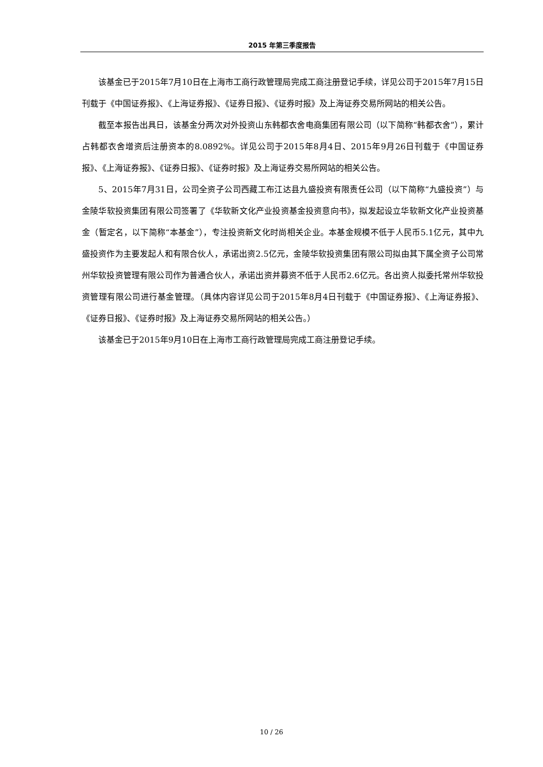2015 年第三季度报告
该基金已于2015年7月10日在上海市工商行政管理局完成工商注册登记手续，详见公司于2015年7月15日刊载于《中国证券报》、《上海证券报》、《证券日报》、《证券时报》及上海证券交易所网站的相关公告。
截至本报告出具日，该基金分两次对外投资山东韩都衣舍电商集团有限公司（以下简称“韩都衣舍”），累计占韩都衣舍增资后注册资本的8.0892%。详见公司于2015年8月4日、2015年9月26日刊载于《中国证券报》、《上海证券报》、《证券日报》、《证券时报》及上海证券交易所网站的相关公告。
5、2015年7月31日，公司全资子公司西藏工布江达县九盛投资有限责任公司（以下简称“九盛投资”）与金陵华软投资集团有限公司签署了《华软新文化产业投资基金投资意向书》，拟发起设立华软新文化产业投资基金（暂定名，以下简称“本基金”），专注投资新文化时尚相关企业。本基金规模不低于人民币5.1亿元，其中九盛投资作为主要发起人和有限合伙人，承诺出资2.5亿元，金陵华软投资集团有限公司拟由其下属全资子公司常州华软投资管理有限公司作为普通合伙人，承诺出资并募资不低于人民币2.6亿元。各出资人拟委托常州华软投资管理有限公司进行基金管理。（具体内容详见公司于2015年8月4日刊载于《中国证券报》、《上海证券报》、《证券日报》、《证券时报》及上海证券交易所网站的相关公告。）
该基金已于2015年9月10日在上海市工商行政管理局完成工商注册登记手续。
10 / 26